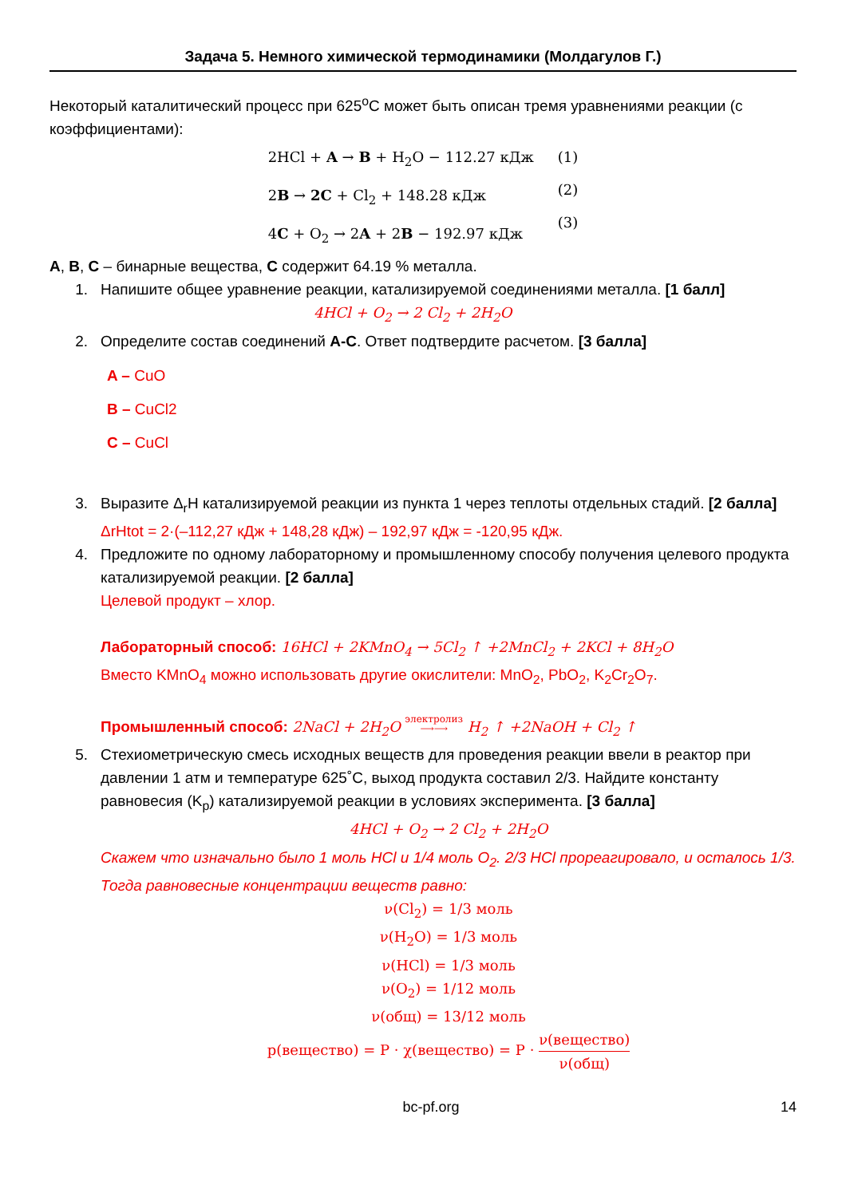Задача 5. Немного химической термодинамики (Молдагулов Г.)
Некоторый каталитический процесс при 625<sup>o</sup>C может быть описан тремя уравнениями реакции (с коэффициентами):
2HCl + A → B + H<sub>2</sub>O − 112.27 кДж
2B → 2C + Cl<sub>2</sub> + 148.28 кДж
4C + O<sub>2</sub> → 2A + 2B − 192.97 кДж
(1)
(2)
(3)
A, B, C – бинарные вещества, C содержит 64.19 % металла.
1. Напишите общее уравнение реакции, катализируемой соединениями металла. [1 балл]
4HCl + O<sub>2</sub> → 2 Cl<sub>2</sub> + 2H<sub>2</sub>O
2. Определите состав соединений A-C. Ответ подтвердите расчетом. [3 балла]
A – CuO
B – CuCl2
C – CuCl
3. Выразите Δ<sub>r</sub>H катализируемой реакции из пункта 1 через теплоты отдельных стадий. [2 балла]
ΔrHtot = 2·(–112,27 кДж + 148,28 кДж) – 192,97 кДж = -120,95 кДж.
4. Предложите по одному лабораторному и промышленному способу получения целевого продукта катализируемой реакции. [2 балла]
Целевой продукт – хлор.
Лабораторный способ: 16HCl + 2KMnO<sub>4</sub> → 5Cl<sub>2</sub> ↑ +2MnCl<sub>2</sub> + 2KCl + 8H<sub>2</sub>O
Вместо KMnO<sub>4</sub> можно использовать другие окислители: MnO<sub>2</sub>, PbO<sub>2</sub>, K<sub>2</sub>Cr<sub>2</sub>O<sub>7</sub>.
Промышленный способ: 2NaCl + 2H<sub>2</sub>O электролиз
⟶⟶ H<sub>2</sub> ↑ +2NaOH + Cl<sub>2</sub> ↑
5. Стехиометрическую смесь исходных веществ для проведения реакции ввели в реактор при давлении 1 атм и температуре 625˚C, выход продукта составил 2/3. Найдите константу равновесия (K<sub>p</sub>) катализируемой реакции в условиях эксперимента. [3 балла]
4HCl + O<sub>2</sub> → 2 Cl<sub>2</sub> + 2H<sub>2</sub>O
Скажем что изначально было 1 моль HCl и 1/4 моль O<sub>2</sub>. 2/3 HCl прореагировало, и осталось 1/3. Тогда равновесные концентрации веществ равно:
ν(Cl<sub>2</sub>) = 1/3 моль
ν(H<sub>2</sub>O) = 1/3 моль
ν(HCl) = 1/3 моль
ν(O<sub>2</sub>) = 1/12 моль
ν(общ) = 13/12 моль
p(вещество) = P · χ(вещество) = P · ν(вещество) ν(общ)
bc-pf.org 14